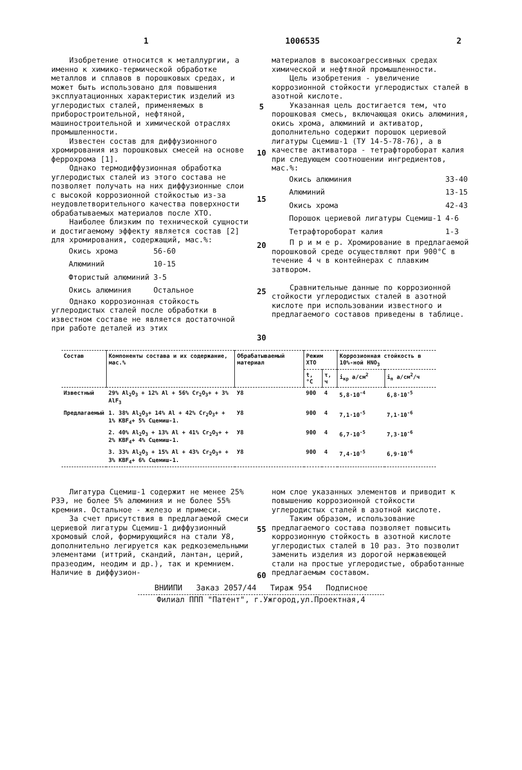1 1006535 2
Изобретение относится к металлургии, а именно к химико-термической обработке металлов и сплавов в порошковых средах, и может быть использовано для повышения эксплуатационных характеристик изделий из углеродистых сталей, применяемых в приборостроительной, нефтяной, машиностроительной и химической отраслях промышленности.
Известен состав для диффузионного хромирования из порошковых смесей на основе феррохрома [1].
Однако термодиффузионная обработка углеродистых сталей из этого состава не позволяет получать на них диффузионные слои с высокой коррозионной стойкостью из-за неудовлетворительного качества поверхности обрабатываемых материалов после ХТО.
Наиболее близким по технической сущности и достигаемому эффекту является состав [2] для хромирования, содержащий, мас.%:
| Окись хрома | 56-60 |
| Алюминий | 10-15 |
| Фтористый алюминий | 3-5 |
| Окись алюминия | Остальное |
Однако коррозионная стойкость углеродистых сталей после обработки в известном составе не является достаточной при работе деталей из этих
5
10
15
20
25
30
материалов в высокоагрессивных средах химической и нефтяной промышленности.
Цель изобретения - увеличение коррозионной стойкости углеродистых сталей в азотной кислоте.
Указанная цель достигается тем, что порошковая смесь, включающая окись алюминия, окись хрома, алюминий и активатор, дополнительно содержит порошок цериевой лигатуры Сцемиш-1 (ТУ 14-5-78-76), а в качестве активатора - тетрафтороборат калия при следующем соотношении ингредиентов, мас.%:
| Окись алюминия | 33-40 |
| Алюминий | 13-15 |
| Окись хрома | 42-43 |
| Порошок цериевой лигатуры Сцемиш-1 | 4-6 |
| Тетрафтороборат калия | 1-3 |
П р и м е р. Хромирование в предлагаемой порошковой среде осуществляют при 900°С в течение 4 ч в контейнерах с плавким затвором.
Сравнительные данные по коррозионной стойкости углеродистых сталей в азотной кислоте при использовании известного и предлагаемого составов приведены в таблице.
| Состав | Компоненты состава и их содержание, мас.% | Обрабатываемый материал | Режим ХТО | | Коррозионная стойкость в 10%-ной HNO<sub>3</sub> | |
| --- | --- | --- | --- | --- | --- | --- |
| | | | t, °С | τ, ч | i<sub>кр</sub> а/см<sup>2</sup> | i<sub>п</sub> а/см<sup>2</sup>/ч |
| Известный | 29% Al<sub>2</sub>O<sub>3</sub> + 12% Al + 56% Cr<sub>2</sub>O<sub>3</sub>+ + 3% AlF<sub>3</sub> | У8 | 900 | 4 | 5,8·10<sup>-4</sup> | 6,8·10<sup>-5</sup> |
| Предлагаемый | 1. 38% Al<sub>2</sub>O<sub>3</sub>+ 14% Al + 42% Cr<sub>2</sub>O<sub>3</sub>+ + 1% KBF<sub>4</sub>+ 5% Сцемиш-1. | У8 | 900 | 4 | 7,1·10<sup>-5</sup> | 7,1·10<sup>-6</sup> |
| | 2. 40% Al<sub>2</sub>O<sub>3</sub> + 13% Al + 41% Cr<sub>2</sub>O<sub>3</sub>+ + 2% KBF<sub>4</sub>+ 4% Сцемиш-1. | У8 | 900 | 4 | 6,7·10<sup>-5</sup> | 7,3·10<sup>-6</sup> |
| | 3. 33% Al<sub>2</sub>O<sub>3</sub> + 15% Al + 43% Cr<sub>2</sub>O<sub>3</sub>+ + 3% KBF<sub>4</sub>+ 6% Сцемиш-1. | У8 | 900 | 4 | 7,4·10<sup>-5</sup> | 6,9·10<sup>-6</sup> |
Лигатура Сцемиш-1 содержит не менее 25% РЗЭ, не более 5% алюминия и не более 55% кремния. Остальное - железо и примеси.
За счет присутствия в предлагаемой смеси цериевой лигатуры Сцемиш-1 диффузионный хромовый слой, формирующийся на стали У8, дополнительно легируется как редкоземельными элементами (иттрий, скандий, лантан, церий, празеодим, неодим и др.), так и кремнием. Наличие в диффузион-
55
60
ном слое указанных элементов и приводит к повышению коррозионной стойкости углеродистых сталей в азотной кислоте.
Таким образом, использование предлагаемого состава позволяет повысить коррозионную стойкость в азотной кислоте углеродистых сталей в 10 раз. Это позволит заменить изделия из дорогой нержавеющей стали на простые углеродистые, обработанные предлагаемым составом.
ВНИИПИ Заказ 2057/44 Тираж 954 Подписное
Филиал ППП "Патент", г.Ужгород,ул.Проектная,4